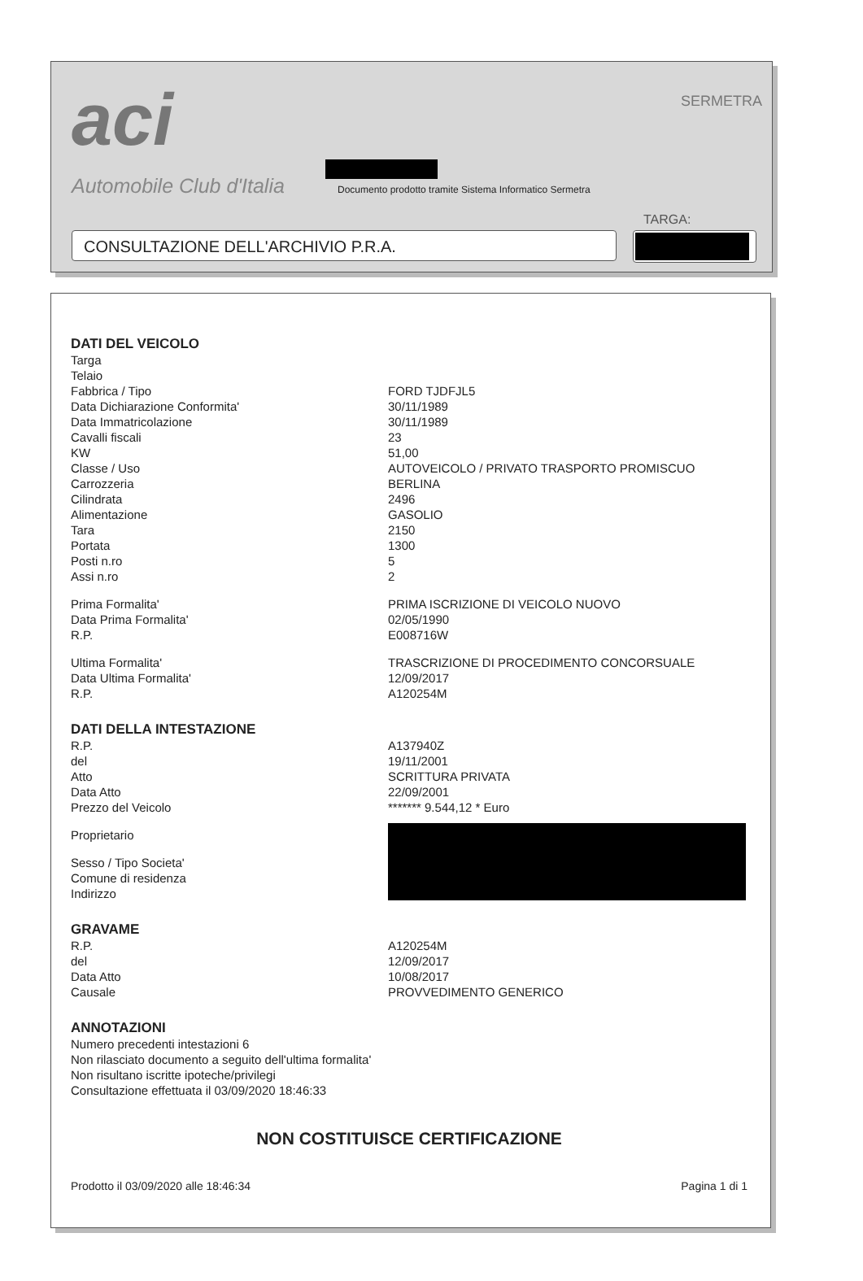aci
Automobile Club d'Italia
SERMETRA
Documento prodotto tramite Sistema Informatico Sermetra
TARGA:
CONSULTAZIONE DELL'ARCHIVIO P.R.A.
DATI DEL VEICOLO
| Targa | |
| Telaio | |
| Fabbrica / Tipo | FORD TJDFJL5 |
| Data Dichiarazione Conformita' | 30/11/1989 |
| Data Immatricolazione | 30/11/1989 |
| Cavalli fiscali | 23 |
| KW | 51,00 |
| Classe / Uso | AUTOVEICOLO / PRIVATO TRASPORTO PROMISCUO |
| Carrozzeria | BERLINA |
| Cilindrata | 2496 |
| Alimentazione | GASOLIO |
| Tara | 2150 |
| Portata | 1300 |
| Posti n.ro | 5 |
| Assi n.ro | 2 |
| Prima Formalita' | PRIMA ISCRIZIONE DI VEICOLO NUOVO |
| Data Prima Formalita' | 02/05/1990 |
| R.P. | E008716W |
| Ultima Formalita' | TRASCRIZIONE DI PROCEDIMENTO CONCORSUALE |
| Data Ultima Formalita' | 12/09/2017 |
| R.P. | A120254M |
DATI DELLA INTESTAZIONE
| R.P. | A137940Z |
| del | 19/11/2001 |
| Atto | SCRITTURA PRIVATA |
| Data Atto | 22/09/2001 |
| Prezzo del Veicolo | ******* 9.544,12 * Euro |
| Proprietario | |
| Sesso / Tipo Societa' | |
| Comune di residenza | |
| Indirizzo | |
GRAVAME
| R.P. | A120254M |
| del | 12/09/2017 |
| Data Atto | 10/08/2017 |
| Causale | PROVVEDIMENTO GENERICO |
ANNOTAZIONI
Numero precedenti intestazioni 6
Non rilasciato documento a seguito dell'ultima formalita'
Non risultano iscritte ipoteche/privilegi
Consultazione effettuata il 03/09/2020 18:46:33
NON COSTITUISCE CERTIFICAZIONE
Prodotto il 03/09/2020 alle 18:46:34 Pagina 1 di 1